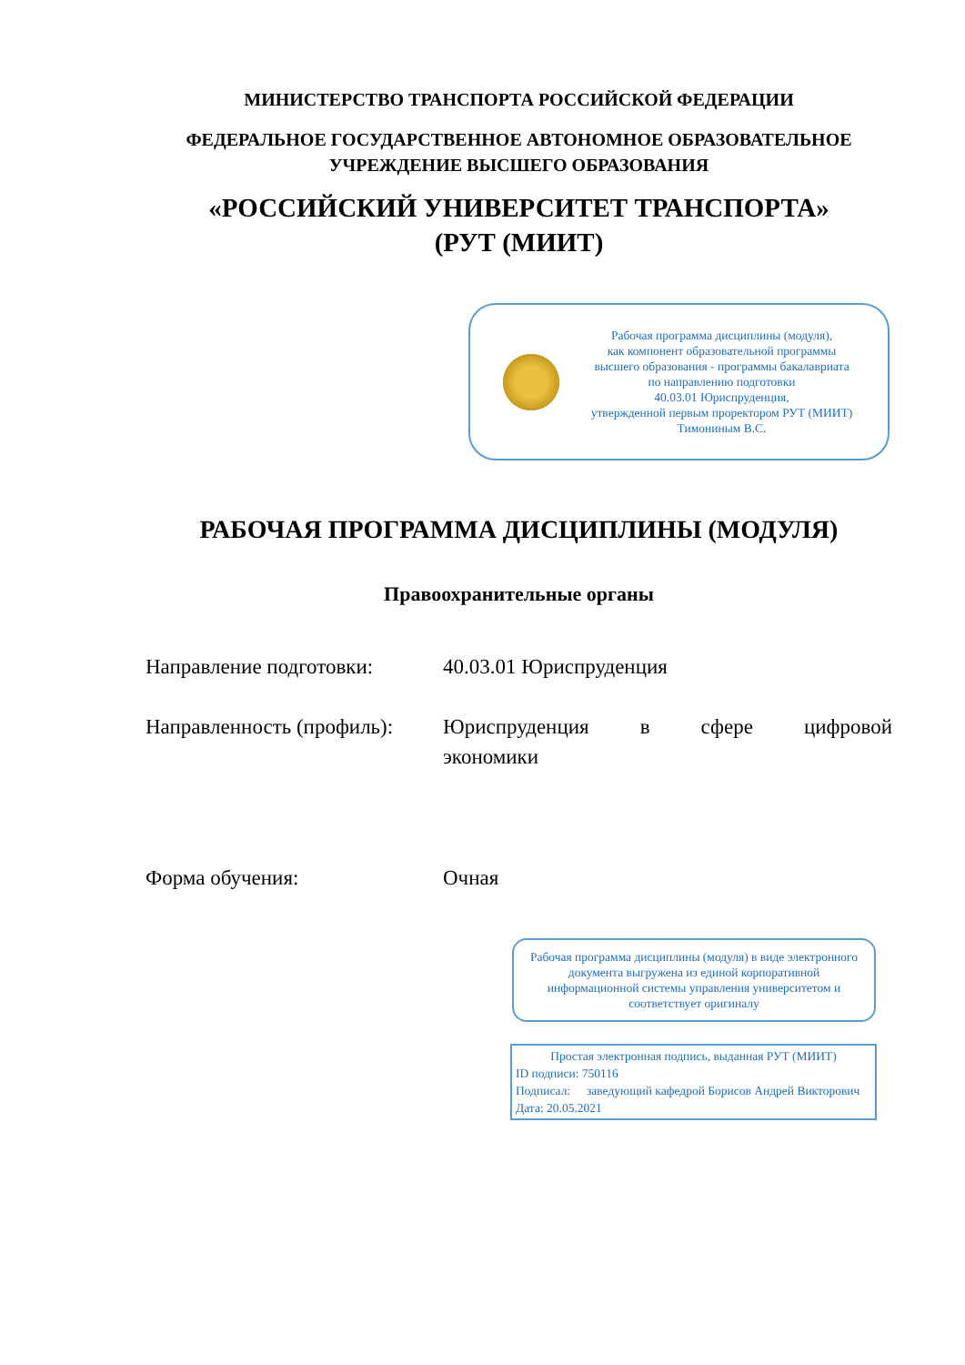МИНИСТЕРСТВО ТРАНСПОРТА РОССИЙСКОЙ ФЕДЕРАЦИИ
ФЕДЕРАЛЬНОЕ ГОСУДАРСТВЕННОЕ АВТОНОМНОЕ ОБРАЗОВАТЕЛЬНОЕ
УЧРЕЖДЕНИЕ ВЫСШЕГО ОБРАЗОВАНИЯ
«РОССИЙСКИЙ УНИВЕРСИТЕТ ТРАНСПОРТА»
(РУТ (МИИТ)
Рабочая программа дисциплины (модуля),
как компонент образовательной программы
высшего образования - программы бакалавриата
по направлению подготовки
40.03.01 Юриспруденция,
утвержденной первым проректором РУТ (МИИТ)
Тимониным В.С.
РАБОЧАЯ ПРОГРАММА ДИСЦИПЛИНЫ (МОДУЛЯ)
Правоохранительные органы
Направление подготовки: 40.03.01 Юриспруденция
Направленность (профиль):
Юриспруденция в сфере цифровой экономики
Форма обучения: Очная
Рабочая программа дисциплины (модуля) в виде электронного документа выгружена из единой корпоративной информационной системы управления университетом и соответствует оригиналу
Простая электронная подпись, выданная РУТ (МИИТ)
ID подписи: 750116
Подписал: заведующий кафедрой Борисов Андрей Викторович
Дата: 20.05.2021